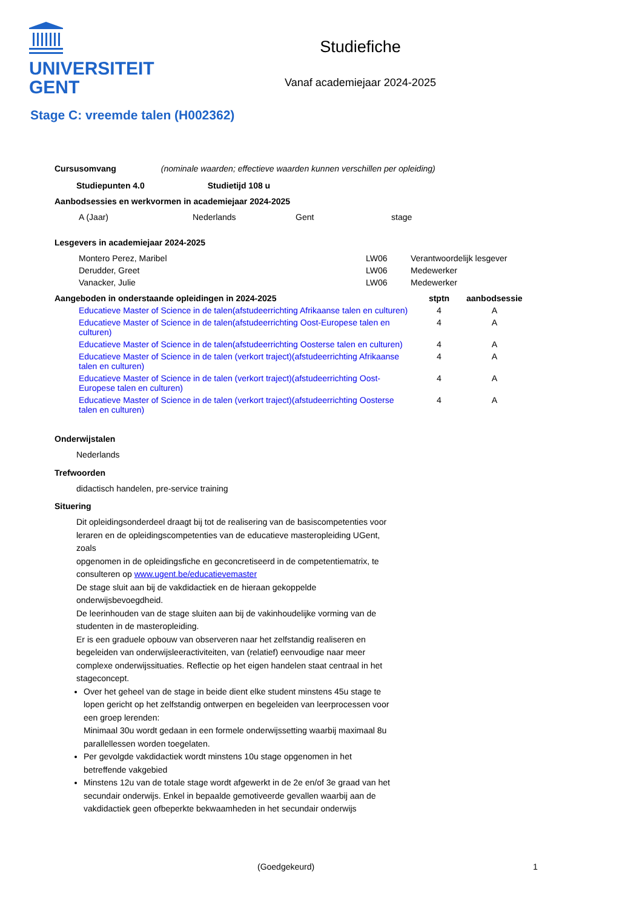UNIVERSITEIT
GENT
Studiefiche
Vanaf academiejaar 2024-2025
Stage C: vreemde talen (H002362)
Cursusomvang (nominale waarden; effectieve waarden kunnen verschillen per opleiding)
Studiepunten 4.0 Studietijd 108 u
Aanbodsessies en werkvormen in academiejaar 2024-2025
| A (Jaar) | Nederlands | Gent | stage |
Lesgevers in academiejaar 2024-2025
| Montero Perez, Maribel | LW06 | Verantwoordelijk lesgever |
| Derudder, Greet | LW06 | Medewerker |
| Vanacker, Julie | LW06 | Medewerker |
| Aangeboden in onderstaande opleidingen in 2024-2025 | stptn | aanbodsessie |
| --- | --- | --- |
| Educatieve Master of Science in de talen(afstudeerrichting Afrikaanse talen en culturen) | 4 | A |
| Educatieve Master of Science in de talen(afstudeerrichting Oost-Europese talen en culturen) | 4 | A |
| Educatieve Master of Science in de talen(afstudeerrichting Oosterse talen en culturen) | 4 | A |
| Educatieve Master of Science in de talen (verkort traject)(afstudeerrichting Afrikaanse talen en culturen) | 4 | A |
| Educatieve Master of Science in de talen (verkort traject)(afstudeerrichting Oost-Europese talen en culturen) | 4 | A |
| Educatieve Master of Science in de talen (verkort traject)(afstudeerrichting Oosterse talen en culturen) | 4 | A |
Onderwijstalen
Nederlands
Trefwoorden
didactisch handelen, pre-service training
Situering
Dit opleidingsonderdeel draagt bij tot de realisering van de basiscompetenties voor leraren en de opleidingscompetenties van de educatieve masteropleiding UGent, zoals
opgenomen in de opleidingsfiche en geconcretiseerd in de competentiematrix, te consulteren op www.ugent.be/educatievemaster
De stage sluit aan bij de vakdidactiek en de hieraan gekoppelde onderwijsbevoegdheid.
De leerinhouden van de stage sluiten aan bij de vakinhoudelijke vorming van de studenten in de masteropleiding.
Er is een graduele opbouw van observeren naar het zelfstandig realiseren en begeleiden van onderwijsleeractiviteiten, van (relatief) eenvoudige naar meer complexe onderwijssituaties. Reflectie op het eigen handelen staat centraal in het stageconcept.
Over het geheel van de stage in beide dient elke student minstens 45u stage te lopen gericht op het zelfstandig ontwerpen en begeleiden van leerprocessen voor een groep lerenden:
Minimaal 30u wordt gedaan in een formele onderwijssetting waarbij maximaal 8u parallellessen worden toegelaten.
Per gevolgde vakdidactiek wordt minstens 10u stage opgenomen in het betreffende vakgebied
Minstens 12u van de totale stage wordt afgewerkt in de 2e en/of 3e graad van het secundair onderwijs. Enkel in bepaalde gemotiveerde gevallen waarbij aan de vakdidactiek geen ofbeperkte bekwaamheden in het secundair onderwijs
(Goedgekeurd) 1